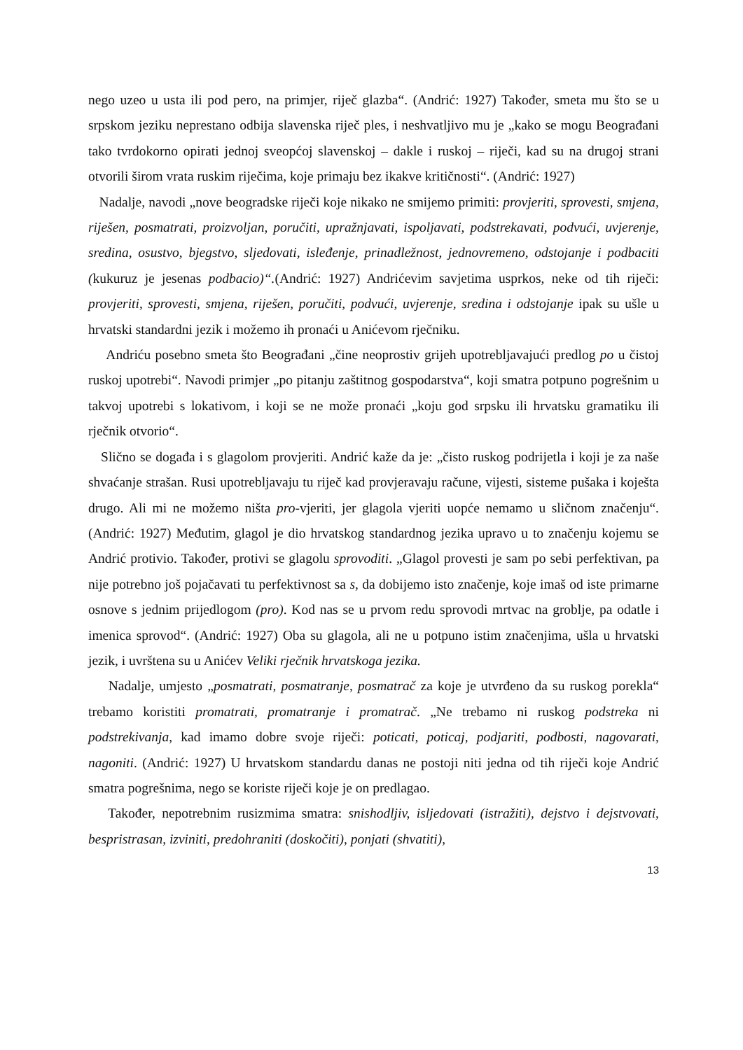nego uzeo u usta ili pod pero, na primjer, riječ glazba“. (Andrić: 1927) Također, smeta mu što se u srpskom jeziku neprestano odbija slavenska riječ ples, i neshvatljivo mu je „kako se mogu Beograđani tako tvrdokorno opirati jednoj sveopćoj slavenskoj – dakle i ruskoj – riječi, kad su na drugoj strani otvorili širom vrata ruskim riječima, koje primaju bez ikakve kritičnosti“. (Andrić: 1927)
Nadalje, navodi „nove beogradske riječi koje nikako ne smijemo primiti: provjeriti, sprovesti, smjena, riješen, posmatrati, proizvoljan, poručiti, upražnjavati, ispoljavati, podstrekavati, podvući, uvjerenje, sredina, osustvo, bjegstvo, sljedovati, isleđenje, prinadležnost, jednovremeno, odstojanje i podbaciti (kukuruz je jesenas podbacio)“.(Andrić: 1927) Andrićevim savjetima usprkos, neke od tih riječi: provjeriti, sprovesti, smjena, riješen, poručiti, podvući, uvjerenje, sredina i odstojanje ipak su ušle u hrvatski standardni jezik i možemo ih pronaći u Anićevom rječniku.
Andriću posebno smeta što Beograđani „čine neoprostiv grijeh upotrebljavajući predlog po u čistoj ruskoj upotrebi“. Navodi primjer „po pitanju zaštitnog gospodarstva“, koji smatra potpuno pogrešnim u takvoj upotrebi s lokativom, i koji se ne može pronaći „koju god srpsku ili hrvatsku gramatiku ili rječnik otvorio“.
Slično se događa i s glagolom provjeriti. Andrić kaže da je: „čisto ruskog podrijetla i koji je za naše shvaćanje strašan. Rusi upotrebljavaju tu riječ kad provjeravaju račune, vijesti, sisteme pušaka i koješta drugo. Ali mi ne možemo ništa pro-vjeriti, jer glagola vjeriti uopće nemamo u sličnom značenju“. (Andrić: 1927) Međutim, glagol je dio hrvatskog standardnog jezika upravo u to značenju kojemu se Andrić protivio. Također, protivi se glagolu sprovoditi. „Glagol provesti je sam po sebi perfektivan, pa nije potrebno još pojačavati tu perfektivnost sa s, da dobijemo isto značenje, koje imaš od iste primarne osnove s jednim prijedlogom (pro). Kod nas se u prvom redu sprovodi mrtvac na groblje, pa odatle i imenica sprovod“. (Andrić: 1927) Oba su glagola, ali ne u potpuno istim značenjima, ušla u hrvatski jezik, i uvrštena su u Anićev Veliki rječnik hrvatskoga jezika.
Nadalje, umjesto „posmatrati, posmatranje, posmatrač za koje je utvrđeno da su ruskog porekla“ trebamo koristiti promatrati, promatranje i promatrač. „Ne trebamo ni ruskog podstreka ni podstrekivanja, kad imamo dobre svoje riječi: poticati, poticaj, podjariti, podbosti, nagovarati, nagoniti. (Andrić: 1927) U hrvatskom standardu danas ne postoji niti jedna od tih riječi koje Andrić smatra pogrešnima, nego se koriste riječi koje je on predlagao.
Također, nepotrebnim rusizmima smatra: snishodljiv, isljedovati (istražiti), dejstvo i dejstvovati, bespristrasan, izviniti, predohraniti (doskočiti), ponjati (shvatiti),
13